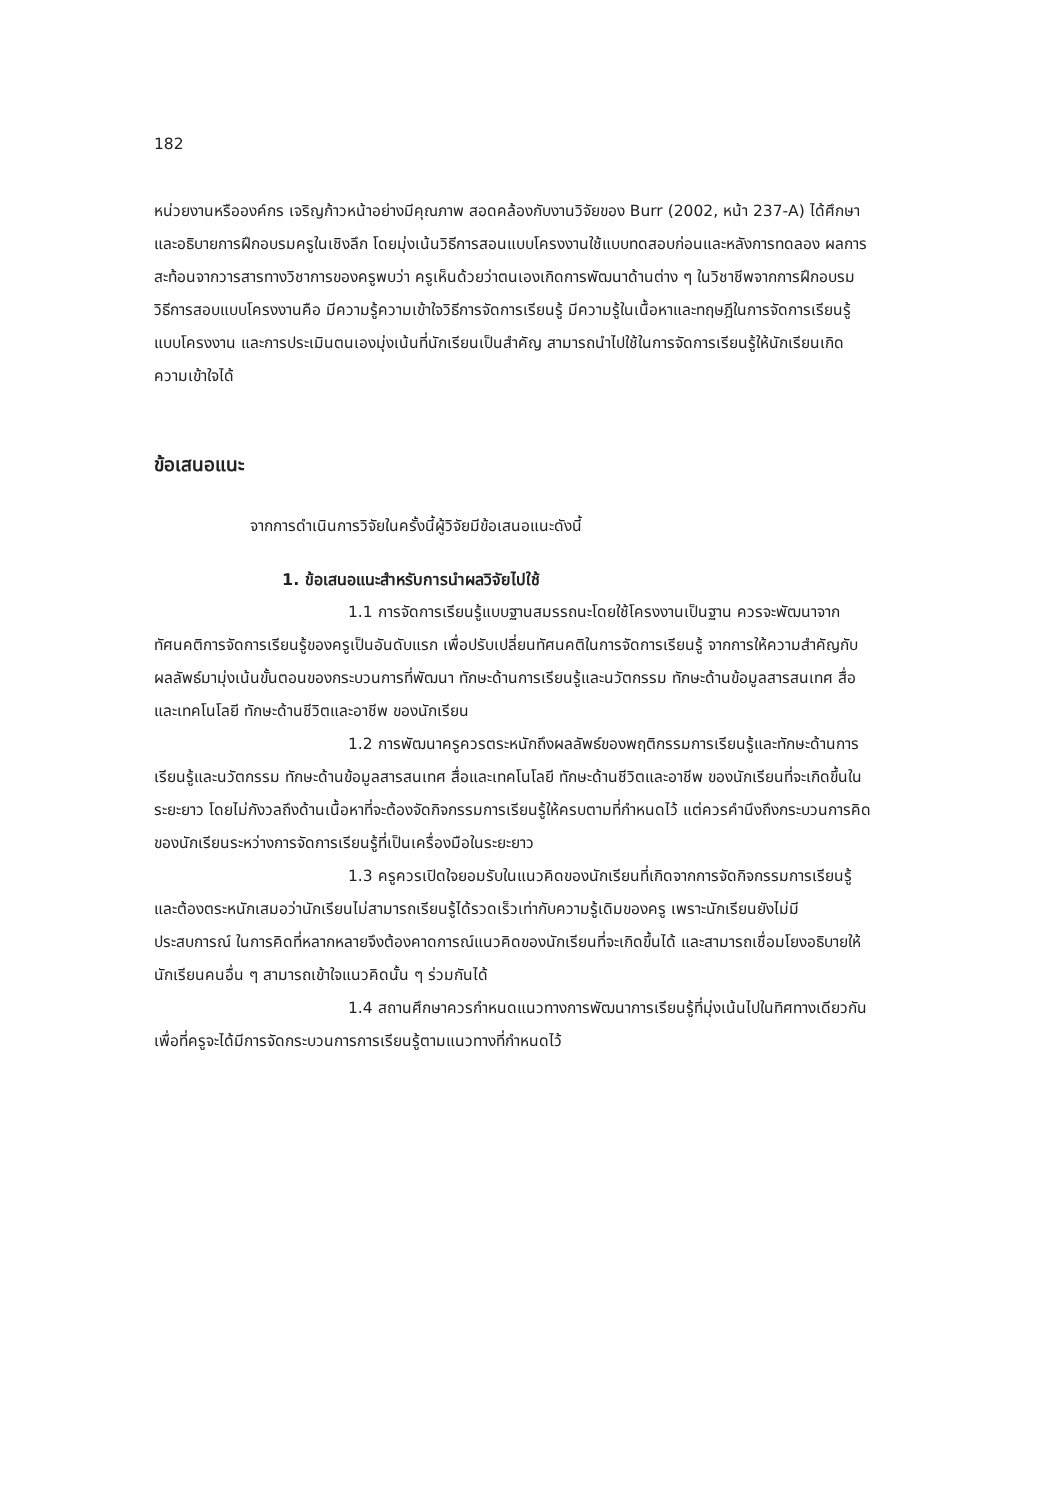182
หน่วยงานหรือองค์กร เจริญก้าวหน้าอย่างมีคุณภาพ สอดคล้องกับงานวิจัยของ Burr (2002, หน้า 237-A) ได้ศึกษาและอธิบายการฝึกอบรมครูในเชิงลึก โดยมุ่งเน้นวิธีการสอนแบบโครงงานใช้แบบทดสอบก่อนและหลังการทดลอง ผลการสะท้อนจากวารสารทางวิชาการของครูพบว่า ครูเห็นด้วยว่าตนเองเกิดการพัฒนาด้านต่าง ๆ ในวิชาชีพจากการฝึกอบรม วิธีการสอบแบบโครงงานคือ มีความรู้ความเข้าใจวิธีการจัดการเรียนรู้ มีความรู้ในเนื้อหาและทฤษฎีในการจัดการเรียนรู้แบบโครงงาน และการประเมินตนเองมุ่งเน้นที่นักเรียนเป็นสำคัญ สามารถนำไปใช้ในการจัดการเรียนรู้ให้นักเรียนเกิดความเข้าใจได้
ข้อเสนอแนะ
จากการดำเนินการวิจัยในครั้งนี้ผู้วิจัยมีข้อเสนอแนะดังนี้
1. ข้อเสนอแนะสำหรับการนำผลวิจัยไปใช้
1.1 การจัดการเรียนรู้แบบฐานสมรรถนะโดยใช้โครงงานเป็นฐาน ควรจะพัฒนาจากทัศนคติการจัดการเรียนรู้ของครูเป็นอันดับแรก เพื่อปรับเปลี่ยนทัศนคติในการจัดการเรียนรู้ จากการให้ความสำคัญกับผลลัพธ์มามุ่งเน้นขั้นตอนของกระบวนการที่พัฒนา ทักษะด้านการเรียนรู้และนวัตกรรม ทักษะด้านข้อมูลสารสนเทศ สื่อและเทคโนโลยี ทักษะด้านชีวิตและอาชีพ ของนักเรียน
1.2 การพัฒนาครูควรตระหนักถึงผลลัพธ์ของพฤติกรรมการเรียนรู้และทักษะด้านการเรียนรู้และนวัตกรรม ทักษะด้านข้อมูลสารสนเทศ สื่อและเทคโนโลยี ทักษะด้านชีวิตและอาชีพ ของนักเรียนที่จะเกิดขึ้นในระยะยาว โดยไม่กังวลถึงด้านเนื้อหาที่จะต้องจัดกิจกรรมการเรียนรู้ให้ครบตามที่กำหนดไว้ แต่ควรคำนึงถึงกระบวนการคิดของนักเรียนระหว่างการจัดการเรียนรู้ที่เป็นเครื่องมือในระยะยาว
1.3 ครูควรเปิดใจยอมรับในแนวคิดของนักเรียนที่เกิดจากการจัดกิจกรรมการเรียนรู้และต้องตระหนักเสมอว่านักเรียนไม่สามารถเรียนรู้ได้รวดเร็วเท่ากับความรู้เดิมของครู เพราะนักเรียนยังไม่มีประสบการณ์ ในการคิดที่หลากหลายจึงต้องคาดการณ์แนวคิดของนักเรียนที่จะเกิดขึ้นได้ และสามารถเชื่อมโยงอธิบายให้นักเรียนคนอื่น ๆ สามารถเข้าใจแนวคิดนั้น ๆ ร่วมกันได้
1.4 สถานศึกษาควรกำหนดแนวทางการพัฒนาการเรียนรู้ที่มุ่งเน้นไปในทิศทางเดียวกัน เพื่อที่ครูจะได้มีการจัดกระบวนการการเรียนรู้ตามแนวทางที่กำหนดไว้